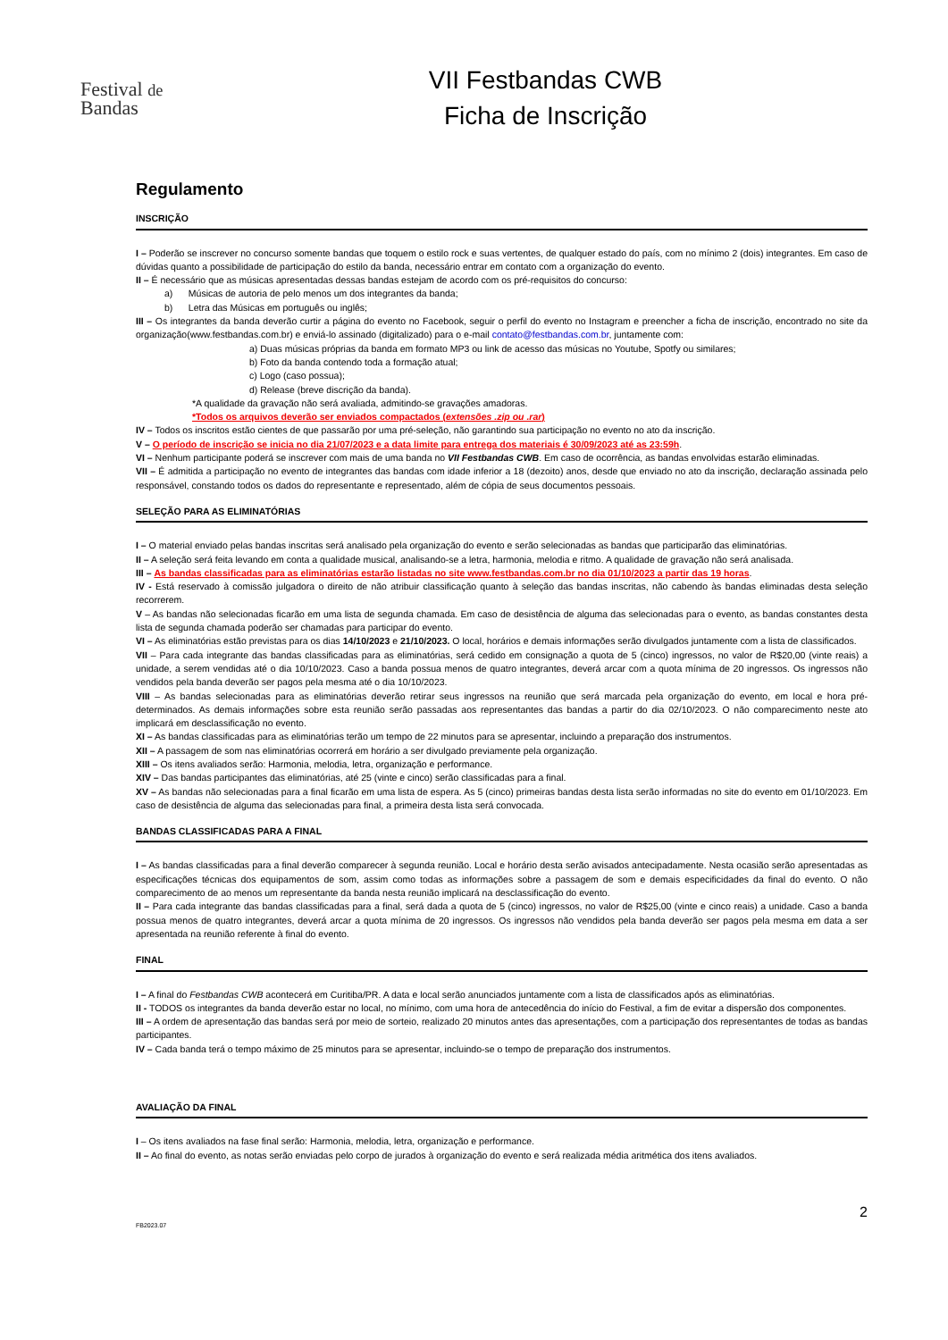Festival de
Bandas
VII Festbandas CWB
Ficha de Inscrição
Regulamento
INSCRIÇÃO
I – Poderão se inscrever no concurso somente bandas que toquem o estilo rock e suas vertentes, de qualquer estado do país, com no mínimo 2 (dois) integrantes. Em caso de dúvidas quanto a possibilidade de participação do estilo da banda, necessário entrar em contato com a organização do evento.
II – É necessário que as músicas apresentadas dessas bandas estejam de acordo com os pré-requisitos do concurso:
a) Músicas de autoria de pelo menos um dos integrantes da banda;
b) Letra das Músicas em português ou inglês;
III – Os integrantes da banda deverão curtir a página do evento no Facebook, seguir o perfil do evento no Instagram e preencher a ficha de inscrição, encontrado no site da organização(www.festbandas.com.br) e enviá-lo assinado (digitalizado) para o e-mail contato@festbandas.com.br, juntamente com:
a) Duas músicas próprias da banda em formato MP3 ou link de acesso das músicas no Youtube, Spotfy ou similares;
b) Foto da banda contendo toda a formação atual;
c) Logo (caso possua);
d) Release (breve discrição da banda).
*A qualidade da gravação não será avaliada, admitindo-se gravações amadoras.
*Todos os arquivos deverão ser enviados compactados (extensões .zip ou .rar)
IV – Todos os inscritos estão cientes de que passarão por uma pré-seleção, não garantindo sua participação no evento no ato da inscrição.
V – O período de inscrição se inicia no dia 21/07/2023 e a data limite para entrega dos materiais é 30/09/2023 até as 23:59h.
VI – Nenhum participante poderá se inscrever com mais de uma banda no VII Festbandas CWB. Em caso de ocorrência, as bandas envolvidas estarão eliminadas.
VII – É admitida a participação no evento de integrantes das bandas com idade inferior a 18 (dezoito) anos, desde que enviado no ato da inscrição, declaração assinada pelo responsável, constando todos os dados do representante e representado, além de cópia de seus documentos pessoais.
SELEÇÃO PARA AS ELIMINATÓRIAS
I – O material enviado pelas bandas inscritas será analisado pela organização do evento e serão selecionadas as bandas que participarão das eliminatórias.
II – A seleção será feita levando em conta a qualidade musical, analisando-se a letra, harmonia, melodia e ritmo. A qualidade de gravação não será analisada.
III – As bandas classificadas para as eliminatórias estarão listadas no site www.festbandas.com.br no dia 01/10/2023 a partir das 19 horas.
IV - Está reservado à comissão julgadora o direito de não atribuir classificação quanto à seleção das bandas inscritas, não cabendo às bandas eliminadas desta seleção recorrerem.
V – As bandas não selecionadas ficarão em uma lista de segunda chamada. Em caso de desistência de alguma das selecionadas para o evento, as bandas constantes desta lista de segunda chamada poderão ser chamadas para participar do evento.
VI – As eliminatórias estão previstas para os dias 14/10/2023 e 21/10/2023. O local, horários e demais informações serão divulgados juntamente com a lista de classificados.
VII – Para cada integrante das bandas classificadas para as eliminatórias, será cedido em consignação a quota de 5 (cinco) ingressos, no valor de R$20,00 (vinte reais) a unidade, a serem vendidas até o dia 10/10/2023. Caso a banda possua menos de quatro integrantes, deverá arcar com a quota mínima de 20 ingressos. Os ingressos não vendidos pela banda deverão ser pagos pela mesma até o dia 10/10/2023.
VIII – As bandas selecionadas para as eliminatórias deverão retirar seus ingressos na reunião que será marcada pela organização do evento, em local e hora pré-determinados. As demais informações sobre esta reunião serão passadas aos representantes das bandas a partir do dia 02/10/2023. O não comparecimento neste ato implicará em desclassificação no evento.
XI – As bandas classificadas para as eliminatórias terão um tempo de 22 minutos para se apresentar, incluindo a preparação dos instrumentos.
XII – A passagem de som nas eliminatórias ocorrerá em horário a ser divulgado previamente pela organização.
XIII – Os itens avaliados serão: Harmonia, melodia, letra, organização e performance.
XIV – Das bandas participantes das eliminatórias, até 25 (vinte e cinco) serão classificadas para a final.
XV – As bandas não selecionadas para a final ficarão em uma lista de espera. As 5 (cinco) primeiras bandas desta lista serão informadas no site do evento em 01/10/2023. Em caso de desistência de alguma das selecionadas para final, a primeira desta lista será convocada.
BANDAS CLASSIFICADAS PARA A FINAL
I – As bandas classificadas para a final deverão comparecer à segunda reunião. Local e horário desta serão avisados antecipadamente. Nesta ocasião serão apresentadas as especificações técnicas dos equipamentos de som, assim como todas as informações sobre a passagem de som e demais especificidades da final do evento. O não comparecimento de ao menos um representante da banda nesta reunião implicará na desclassificação do evento.
II – Para cada integrante das bandas classificadas para a final, será dada a quota de 5 (cinco) ingressos, no valor de R$25,00 (vinte e cinco reais) a unidade. Caso a banda possua menos de quatro integrantes, deverá arcar a quota mínima de 20 ingressos. Os ingressos não vendidos pela banda deverão ser pagos pela mesma em data a ser apresentada na reunião referente à final do evento.
FINAL
I – A final do Festbandas CWB acontecerá em Curitiba/PR. A data e local serão anunciados juntamente com a lista de classificados após as eliminatórias.
II - TODOS os integrantes da banda deverão estar no local, no mínimo, com uma hora de antecedência do início do Festival, a fim de evitar a dispersão dos componentes.
III – A ordem de apresentação das bandas será por meio de sorteio, realizado 20 minutos antes das apresentações, com a participação dos representantes de todas as bandas participantes.
IV – Cada banda terá o tempo máximo de 25 minutos para se apresentar, incluindo-se o tempo de preparação dos instrumentos.
AVALIAÇÃO DA FINAL
I – Os itens avaliados na fase final serão: Harmonia, melodia, letra, organização e performance.
II – Ao final do evento, as notas serão enviadas pelo corpo de jurados à organização do evento e será realizada média aritmética dos itens avaliados.
2
FB2023.07